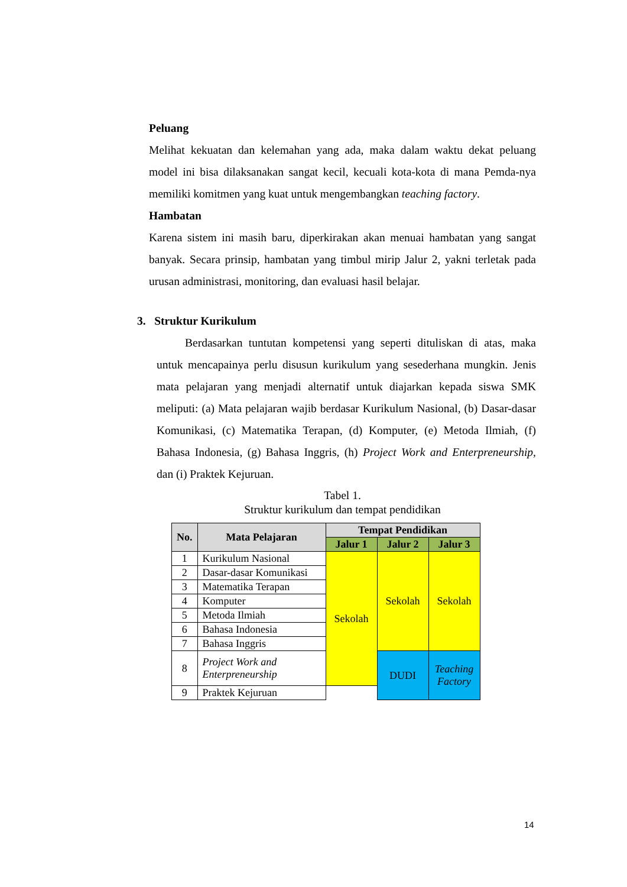Peluang
Melihat kekuatan dan kelemahan yang ada, maka dalam waktu dekat peluang model ini bisa dilaksanakan sangat kecil, kecuali kota-kota di mana Pemda-nya memiliki komitmen yang kuat untuk mengembangkan teaching factory.
Hambatan
Karena sistem ini masih baru, diperkirakan akan menuai hambatan yang sangat banyak. Secara prinsip, hambatan yang timbul mirip Jalur 2, yakni terletak pada urusan administrasi, monitoring, dan evaluasi hasil belajar.
3. Struktur Kurikulum
Berdasarkan tuntutan kompetensi yang seperti dituliskan di atas, maka untuk mencapainya perlu disusun kurikulum yang sesederhana mungkin. Jenis mata pelajaran yang menjadi alternatif untuk diajarkan kepada siswa SMK meliputi: (a) Mata pelajaran wajib berdasar Kurikulum Nasional, (b) Dasar-dasar Komunikasi, (c) Matematika Terapan, (d) Komputer, (e) Metoda Ilmiah, (f) Bahasa Indonesia, (g) Bahasa Inggris, (h) Project Work and Enterpreneurship, dan (i) Praktek Kejuruan.
Tabel 1.
Struktur kurikulum dan tempat pendidikan
| No. | Mata Pelajaran | Tempat Pendidikan | | |
| --- | --- | --- | --- | --- |
| | | Jalur 1 | Jalur 2 | Jalur 3 |
| 1 | Kurikulum Nasional | Sekolah | Sekolah | Sekolah |
| 2 | Dasar-dasar Komunikasi | | | |
| 3 | Matematika Terapan | | | |
| 4 | Komputer | | | |
| 5 | Metoda Ilmiah | | | |
| 6 | Bahasa Indonesia | | | |
| 7 | Bahasa Inggris | | | |
| 8 | Project Work and Enterpreneurship | | | |
| | | | DUDI | Teaching Factory |
| 9 | Praktek Kejuruan | | | |
14